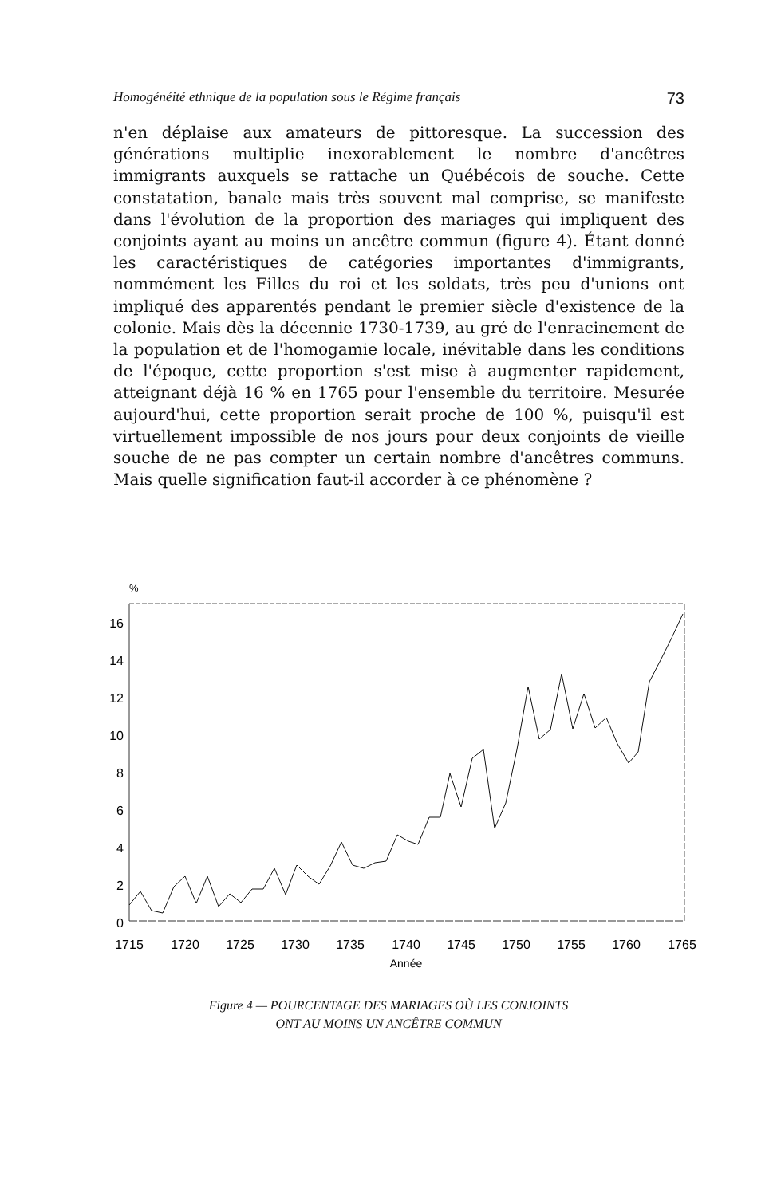Homogénéité ethnique de la population sous le Régime français 73
n'en déplaise aux amateurs de pittoresque. La succession des générations multiplie inexorablement le nombre d'ancêtres immigrants auxquels se rattache un Québécois de souche. Cette constatation, banale mais très souvent mal comprise, se manifeste dans l'évolution de la proportion des mariages qui impliquent des conjoints ayant au moins un ancêtre commun (figure 4). Étant donné les caractéristiques de catégories importantes d'immigrants, nommément les Filles du roi et les soldats, très peu d'unions ont impliqué des apparentés pendant le premier siècle d'existence de la colonie. Mais dès la décennie 1730-1739, au gré de l'enracinement de la population et de l'homogamie locale, inévitable dans les conditions de l'époque, cette proportion s'est mise à augmenter rapidement, atteignant déjà 16 % en 1765 pour l'ensemble du territoire. Mesurée aujourd'hui, cette proportion serait proche de 100 %, puisqu'il est virtuellement impossible de nos jours pour deux conjoints de vieille souche de ne pas compter un certain nombre d'ancêtres communs. Mais quelle signification faut-il accorder à ce phénomène ?
%
16
14
12
10
8
6
4
2
0
1715
1720
1725
1730
1735
1740
1745
1750
1755
1760
1765
Année
Figure 4 — POURCENTAGE DES MARIAGES OÙ LES CONJOINTS
ONT AU MOINS UN ANCÊTRE COMMUN